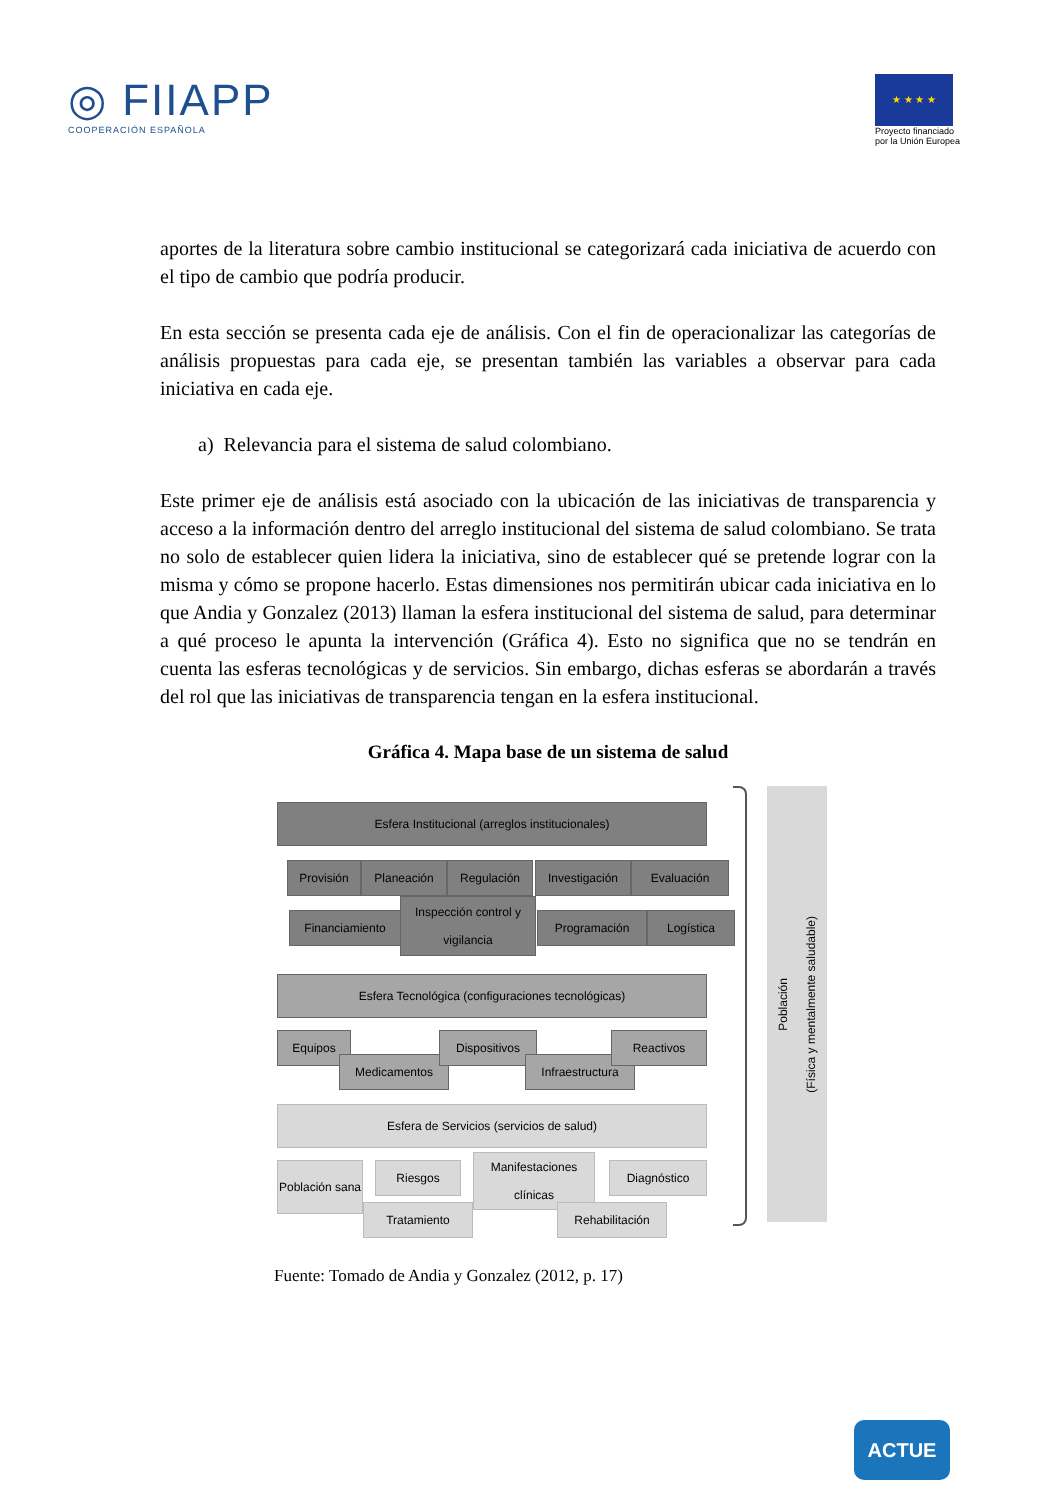◎ FIIAPP
COOPERACIÓN ESPAÑOLA
★ ★ ★ ★
Proyecto financiado
por la Unión Europea
aportes de la literatura sobre cambio institucional se categorizará cada iniciativa de acuerdo con el tipo de cambio que podría producir.
En esta sección se presenta cada eje de análisis. Con el fin de operacionalizar las categorías de análisis propuestas para cada eje, se presentan también las variables a observar para cada iniciativa en cada eje.
a) Relevancia para el sistema de salud colombiano.
Este primer eje de análisis está asociado con la ubicación de las iniciativas de transparencia y acceso a la información dentro del arreglo institucional del sistema de salud colombiano. Se trata no solo de establecer quien lidera la iniciativa, sino de establecer qué se pretende lograr con la misma y cómo se propone hacerlo. Estas dimensiones nos permitirán ubicar cada iniciativa en lo que Andia y Gonzalez (2013) llaman la esfera institucional del sistema de salud, para determinar a qué proceso le apunta la intervención (Gráfica 4). Esto no significa que no se tendrán en cuenta las esferas tecnológicas y de servicios. Sin embargo, dichas esferas se abordarán a través del rol que las iniciativas de transparencia tengan en la esfera institucional.
Gráfica 4. Mapa base de un sistema de salud
Esfera Institucional (arreglos institucionales)
Provisión Planeación Regulación Investigación Evaluación
Financiamiento
Inspección control y vigilancia
Programación Logística
Esfera Tecnológica (configuraciones tecnológicas)
Equipos
Medicamentos
Dispositivos
Infraestructura
Reactivos
Esfera de Servicios (servicios de salud)
Población sana
Riesgos
Tratamiento
Manifestaciones clínicas
Rehabilitación
Diagnóstico
Población
(Física y mentalmente saludable)
Fuente: Tomado de Andia y Gonzalez (2012, p. 17)
ACTUE